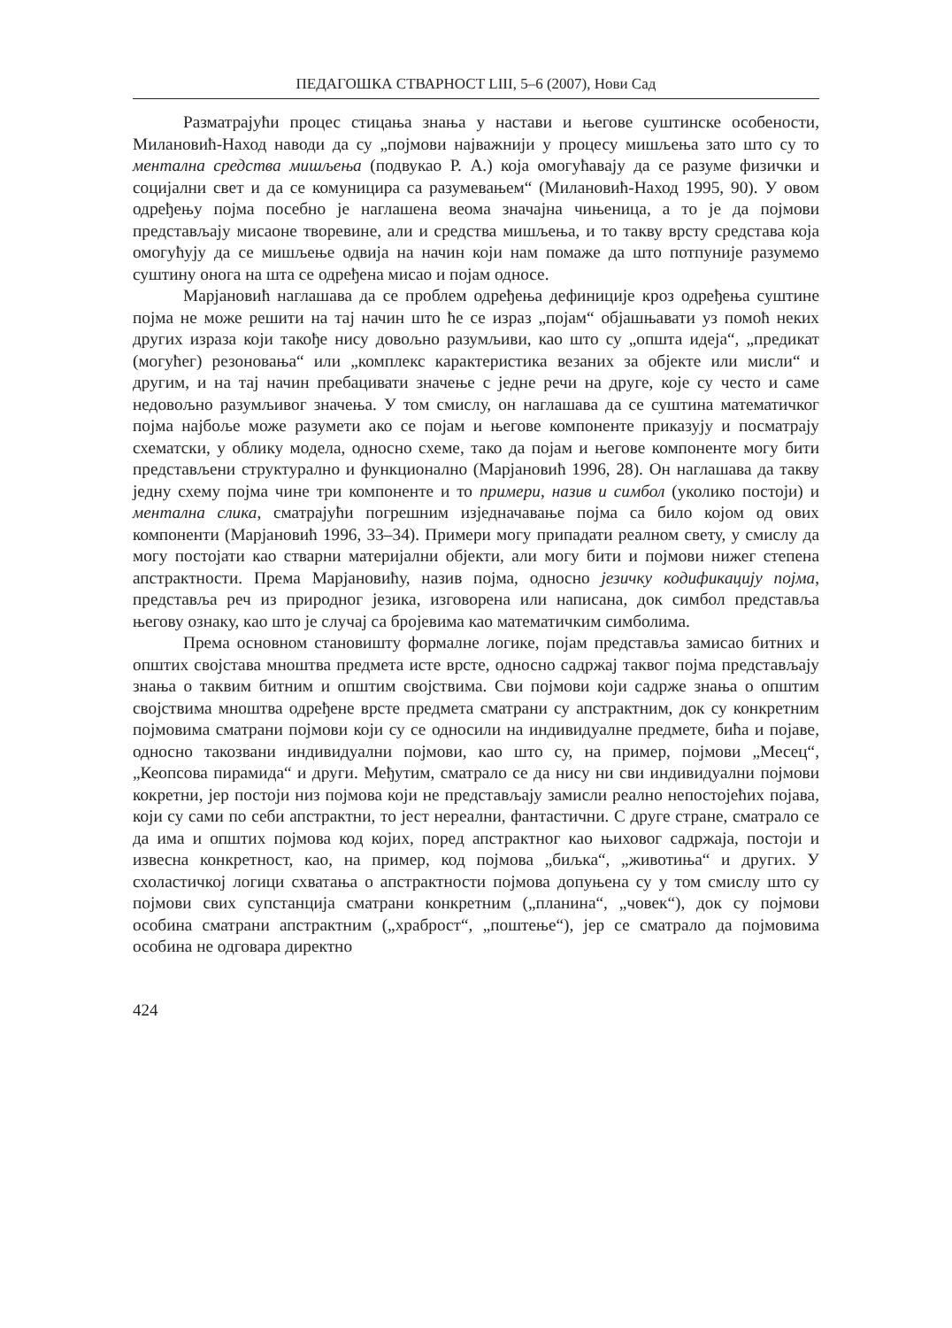ПЕДАГОШКА СТВАРНОСТ LIII, 5–6 (2007), Нови Сад
Разматрајући процес стицања знања у настави и његове суштинске особености, Милановић-Наход наводи да су „појмови најважнији у процесу мишљења зато што су то ментална средства мишљења (подвукао Р. А.) која омогућавају да се разуме физички и социјални свет и да се комуницира са разумевањем“ (Милановић-Наход 1995, 90). У овом одређењу појма посебно је наглашена веома значајна чињеница, а то је да појмови представљају мисаоне творевине, али и средства мишљења, и то такву врсту средстава која омогућују да се мишљење одвија на начин који нам помаже да што потпуније разумемо суштину онога на шта се одређена мисао и појам односе.
Марјановић наглашава да се проблем одређења дефиниције кроз одређења суштине појма не може решити на тај начин што ће се израз „појам“ објашњавати уз помоћ неких других израза који такође нису довољно разумљиви, као што су „општа идеја“, „предикат (могућег) резоновања“ или „комплекс карактеристика везаних за објекте или мисли“ и другим, и на тај начин пребацивати значење с једне речи на друге, које су често и саме недовољно разумљивог значења. У том смислу, он наглашава да се суштина математичког појма најбоље може разумети ако се појам и његове компоненте приказују и посматрају схематски, у облику модела, односно схеме, тако да појам и његове компоненте могу бити представљени структурално и функционално (Марјановић 1996, 28). Он наглашава да такву једну схему појма чине три компоненте и то примери, назив и симбол (уколико постоји) и ментална слика, сматрајући погрешним изједначавање појма са било којом од ових компоненти (Марјановић 1996, 33–34). Примери могу припадати реалном свету, у смислу да могу постојати као стварни материјални објекти, али могу бити и појмови нижег степена апстрактности. Према Марјановићу, назив појма, односно језичку кодификацију појма, представља реч из природног језика, изговорена или написана, док симбол представља његову ознаку, као што је случај са бројевима као математичким симболима.
Према основном становишту формалне логике, појам представља замисао битних и општих својстава мноштва предмета исте врсте, односно садржај таквог појма представљају знања о таквим битним и општим својствима. Сви појмови који садрже знања о општим својствима мноштва одређене врсте предмета сматрани су апстрактним, док су конкретним појмовима сматрани појмови који су се односили на индивидуалне предмете, бића и појаве, односно такозвани индивидуални појмови, као што су, на пример, појмови „Месец“, „Кеопсова пирамида“ и други. Међутим, сматрало се да нису ни сви индивидуални појмови кокретни, јер постоји низ појмова који не представљају замисли реално непостојећих појава, који су сами по себи апстрактни, то јест нереални, фантастични. С друге стране, сматрало се да има и општих појмова код којих, поред апстрактног као њиховог садржаја, постоји и извесна конкретност, као, на пример, код појмова „биљка“, „животиња“ и других. У схоластичкој логици схватања о апстрактности појмова допуњена су у том смислу што су појмови свих супстанција сматрани конкретним („планина“, „човек“), док су појмови особина сматрани апстрактним („храброст“, „поштење“), јер се сматрало да појмовима особина не одговара директно
424